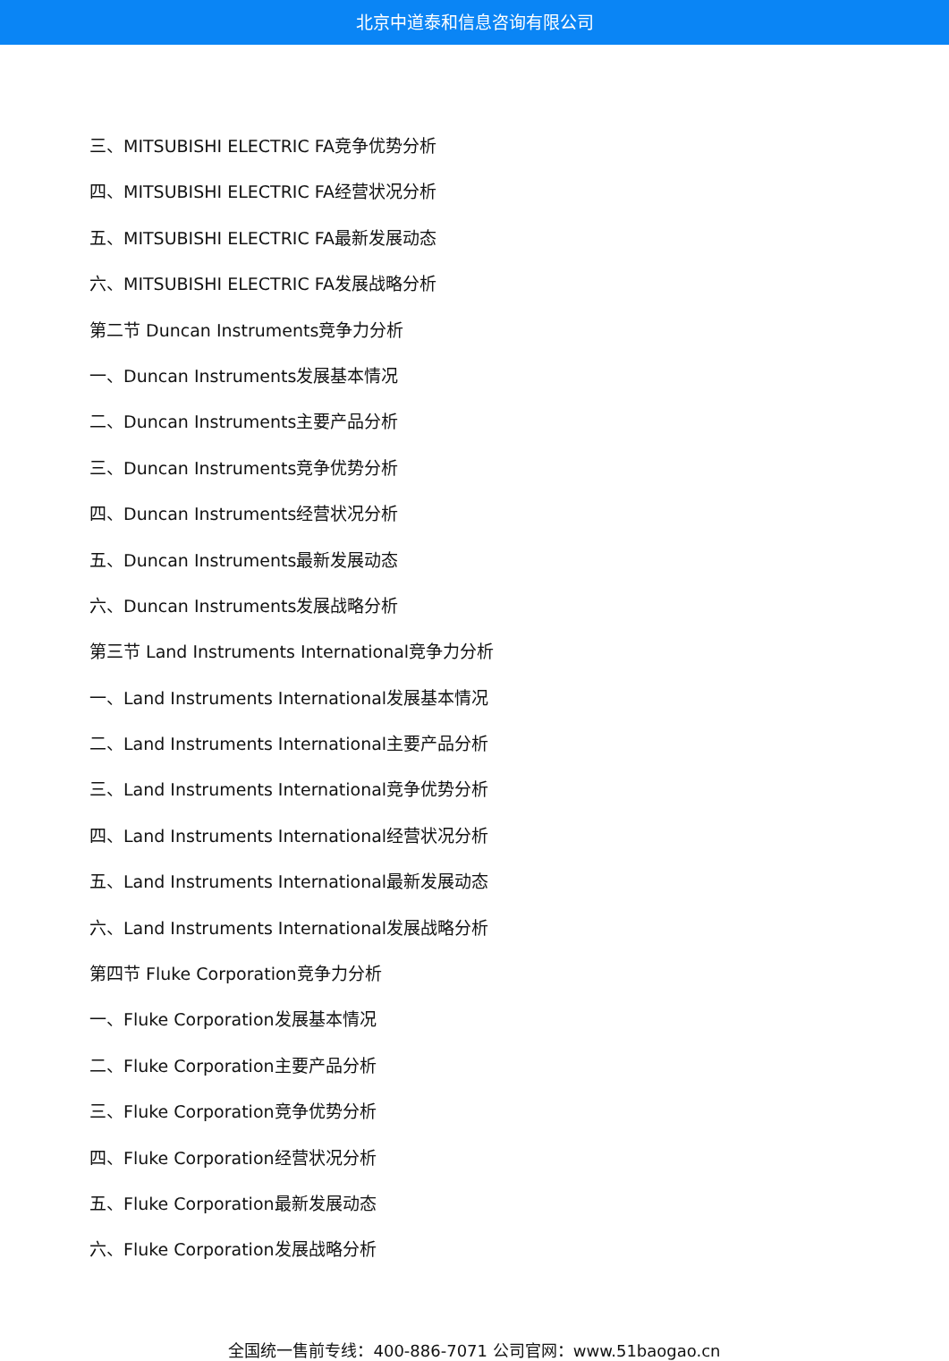北京中道泰和信息咨询有限公司
三、MITSUBISHI ELECTRIC FA竞争优势分析
四、MITSUBISHI ELECTRIC FA经营状况分析
五、MITSUBISHI ELECTRIC FA最新发展动态
六、MITSUBISHI ELECTRIC FA发展战略分析
第二节 Duncan Instruments竞争力分析
一、Duncan Instruments发展基本情况
二、Duncan Instruments主要产品分析
三、Duncan Instruments竞争优势分析
四、Duncan Instruments经营状况分析
五、Duncan Instruments最新发展动态
六、Duncan Instruments发展战略分析
第三节 Land Instruments International竞争力分析
一、Land Instruments International发展基本情况
二、Land Instruments International主要产品分析
三、Land Instruments International竞争优势分析
四、Land Instruments International经营状况分析
五、Land Instruments International最新发展动态
六、Land Instruments International发展战略分析
第四节 Fluke Corporation竞争力分析
一、Fluke Corporation发展基本情况
二、Fluke Corporation主要产品分析
三、Fluke Corporation竞争优势分析
四、Fluke Corporation经营状况分析
五、Fluke Corporation最新发展动态
六、Fluke Corporation发展战略分析
全国统一售前专线：400-886-7071 公司官网：www.51baogao.cn